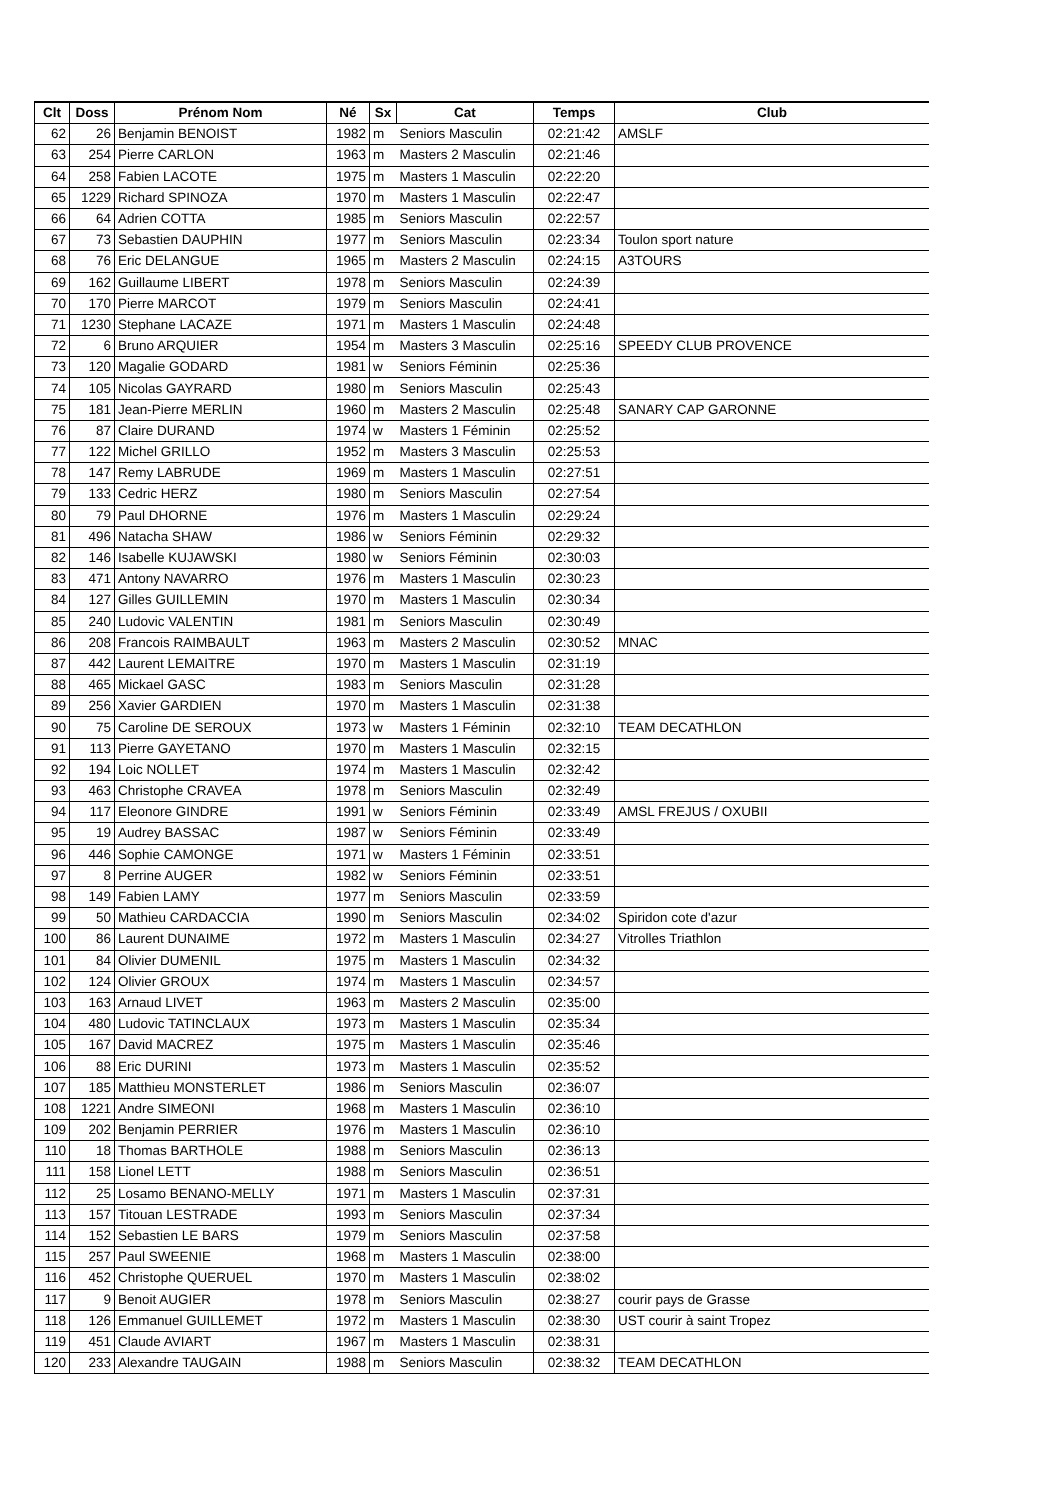| Clt | Doss | Prénom Nom | Né | Sx | Cat | Temps | Club |
| --- | --- | --- | --- | --- | --- | --- | --- |
| 62 | 26 | Benjamin BENOIST | 1982 | m | Seniors Masculin | 02:21:42 | AMSLF |
| 63 | 254 | Pierre CARLON | 1963 | m | Masters 2 Masculin | 02:21:46 | |
| 64 | 258 | Fabien LACOTE | 1975 | m | Masters 1 Masculin | 02:22:20 | |
| 65 | 1229 | Richard SPINOZA | 1970 | m | Masters 1 Masculin | 02:22:47 | |
| 66 | 64 | Adrien COTTA | 1985 | m | Seniors Masculin | 02:22:57 | |
| 67 | 73 | Sebastien DAUPHIN | 1977 | m | Seniors Masculin | 02:23:34 | Toulon sport nature |
| 68 | 76 | Eric DELANGUE | 1965 | m | Masters 2 Masculin | 02:24:15 | A3TOURS |
| 69 | 162 | Guillaume LIBERT | 1978 | m | Seniors Masculin | 02:24:39 | |
| 70 | 170 | Pierre MARCOT | 1979 | m | Seniors Masculin | 02:24:41 | |
| 71 | 1230 | Stephane LACAZE | 1971 | m | Masters 1 Masculin | 02:24:48 | |
| 72 | 6 | Bruno ARQUIER | 1954 | m | Masters 3 Masculin | 02:25:16 | SPEEDY CLUB PROVENCE |
| 73 | 120 | Magalie GODARD | 1981 | w | Seniors Féminin | 02:25:36 | |
| 74 | 105 | Nicolas GAYRARD | 1980 | m | Seniors Masculin | 02:25:43 | |
| 75 | 181 | Jean-Pierre MERLIN | 1960 | m | Masters 2 Masculin | 02:25:48 | SANARY CAP GARONNE |
| 76 | 87 | Claire DURAND | 1974 | w | Masters 1 Féminin | 02:25:52 | |
| 77 | 122 | Michel GRILLO | 1952 | m | Masters 3 Masculin | 02:25:53 | |
| 78 | 147 | Remy LABRUDE | 1969 | m | Masters 1 Masculin | 02:27:51 | |
| 79 | 133 | Cedric HERZ | 1980 | m | Seniors Masculin | 02:27:54 | |
| 80 | 79 | Paul DHORNE | 1976 | m | Masters 1 Masculin | 02:29:24 | |
| 81 | 496 | Natacha SHAW | 1986 | w | Seniors Féminin | 02:29:32 | |
| 82 | 146 | Isabelle KUJAWSKI | 1980 | w | Seniors Féminin | 02:30:03 | |
| 83 | 471 | Antony NAVARRO | 1976 | m | Masters 1 Masculin | 02:30:23 | |
| 84 | 127 | Gilles GUILLEMIN | 1970 | m | Masters 1 Masculin | 02:30:34 | |
| 85 | 240 | Ludovic VALENTIN | 1981 | m | Seniors Masculin | 02:30:49 | |
| 86 | 208 | Francois RAIMBAULT | 1963 | m | Masters 2 Masculin | 02:30:52 | MNAC |
| 87 | 442 | Laurent LEMAITRE | 1970 | m | Masters 1 Masculin | 02:31:19 | |
| 88 | 465 | Mickael GASC | 1983 | m | Seniors Masculin | 02:31:28 | |
| 89 | 256 | Xavier GARDIEN | 1970 | m | Masters 1 Masculin | 02:31:38 | |
| 90 | 75 | Caroline DE SEROUX | 1973 | w | Masters 1 Féminin | 02:32:10 | TEAM DECATHLON |
| 91 | 113 | Pierre GAYETANO | 1970 | m | Masters 1 Masculin | 02:32:15 | |
| 92 | 194 | Loic NOLLET | 1974 | m | Masters 1 Masculin | 02:32:42 | |
| 93 | 463 | Christophe CRAVEA | 1978 | m | Seniors Masculin | 02:32:49 | |
| 94 | 117 | Eleonore GINDRE | 1991 | w | Seniors Féminin | 02:33:49 | AMSL FREJUS / OXUBII |
| 95 | 19 | Audrey BASSAC | 1987 | w | Seniors Féminin | 02:33:49 | |
| 96 | 446 | Sophie CAMONGE | 1971 | w | Masters 1 Féminin | 02:33:51 | |
| 97 | 8 | Perrine AUGER | 1982 | w | Seniors Féminin | 02:33:51 | |
| 98 | 149 | Fabien LAMY | 1977 | m | Seniors Masculin | 02:33:59 | |
| 99 | 50 | Mathieu CARDACCIA | 1990 | m | Seniors Masculin | 02:34:02 | Spiridon cote d'azur |
| 100 | 86 | Laurent DUNAIME | 1972 | m | Masters 1 Masculin | 02:34:27 | Vitrolles Triathlon |
| 101 | 84 | Olivier DUMENIL | 1975 | m | Masters 1 Masculin | 02:34:32 | |
| 102 | 124 | Olivier GROUX | 1974 | m | Masters 1 Masculin | 02:34:57 | |
| 103 | 163 | Arnaud LIVET | 1963 | m | Masters 2 Masculin | 02:35:00 | |
| 104 | 480 | Ludovic TATINCLAUX | 1973 | m | Masters 1 Masculin | 02:35:34 | |
| 105 | 167 | David MACREZ | 1975 | m | Masters 1 Masculin | 02:35:46 | |
| 106 | 88 | Eric DURINI | 1973 | m | Masters 1 Masculin | 02:35:52 | |
| 107 | 185 | Matthieu MONSTERLET | 1986 | m | Seniors Masculin | 02:36:07 | |
| 108 | 1221 | Andre SIMEONI | 1968 | m | Masters 1 Masculin | 02:36:10 | |
| 109 | 202 | Benjamin PERRIER | 1976 | m | Masters 1 Masculin | 02:36:10 | |
| 110 | 18 | Thomas BARTHOLE | 1988 | m | Seniors Masculin | 02:36:13 | |
| 111 | 158 | Lionel LETT | 1988 | m | Seniors Masculin | 02:36:51 | |
| 112 | 25 | Losamo BENANO-MELLY | 1971 | m | Masters 1 Masculin | 02:37:31 | |
| 113 | 157 | Titouan LESTRADE | 1993 | m | Seniors Masculin | 02:37:34 | |
| 114 | 152 | Sebastien LE BARS | 1979 | m | Seniors Masculin | 02:37:58 | |
| 115 | 257 | Paul SWEENIE | 1968 | m | Masters 1 Masculin | 02:38:00 | |
| 116 | 452 | Christophe QUERUEL | 1970 | m | Masters 1 Masculin | 02:38:02 | |
| 117 | 9 | Benoit AUGIER | 1978 | m | Seniors Masculin | 02:38:27 | courir pays de Grasse |
| 118 | 126 | Emmanuel GUILLEMET | 1972 | m | Masters 1 Masculin | 02:38:30 | UST courir à saint Tropez |
| 119 | 451 | Claude AVIART | 1967 | m | Masters 1 Masculin | 02:38:31 | |
| 120 | 233 | Alexandre TAUGAIN | 1988 | m | Seniors Masculin | 02:38:32 | TEAM DECATHLON |